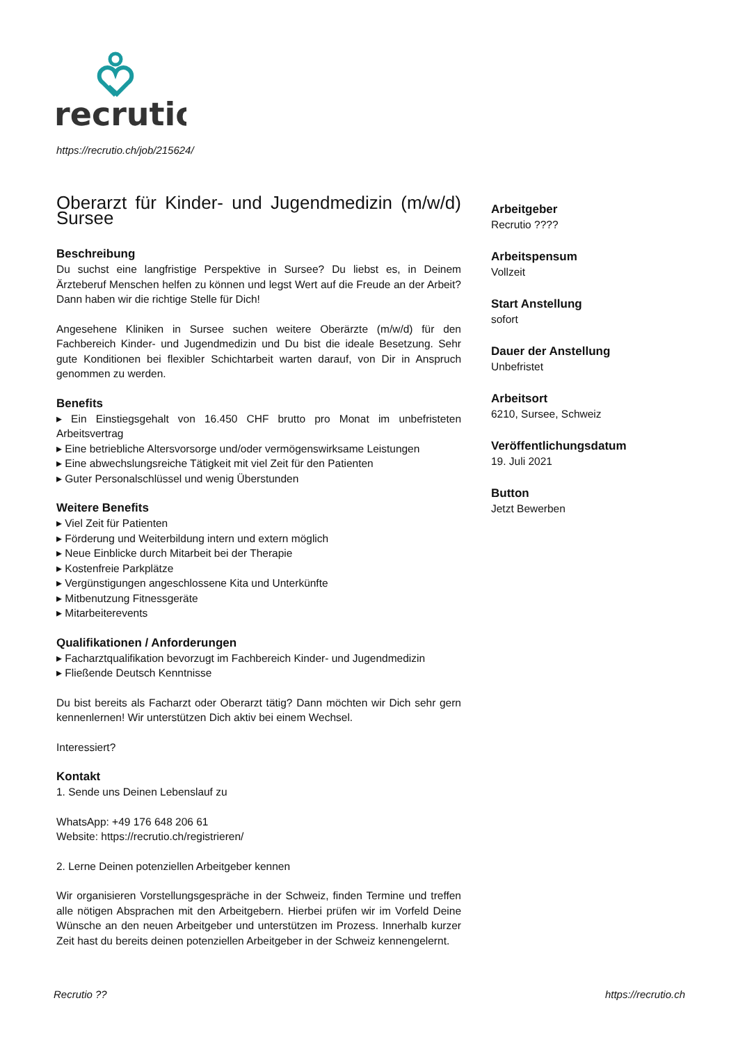recrutio
https://recrutio.ch/job/215624/
Oberarzt für Kinder- und Jugendmedizin (m/w/d) Sursee
Beschreibung
Du suchst eine langfristige Perspektive in Sursee? Du liebst es, in Deinem Ärzteberuf Menschen helfen zu können und legst Wert auf die Freude an der Arbeit? Dann haben wir die richtige Stelle für Dich!
Angesehene Kliniken in Sursee suchen weitere Oberärzte (m/w/d) für den Fachbereich Kinder- und Jugendmedizin und Du bist die ideale Besetzung. Sehr gute Konditionen bei flexibler Schichtarbeit warten darauf, von Dir in Anspruch genommen zu werden.
Benefits
▸ Ein Einstiegsgehalt von 16.450 CHF brutto pro Monat im unbefristeten Arbeitsvertrag
▸ Eine betriebliche Altersvorsorge und/oder vermögenswirksame Leistungen
▸ Eine abwechslungsreiche Tätigkeit mit viel Zeit für den Patienten
▸ Guter Personalschlüssel und wenig Überstunden
Weitere Benefits
▸ Viel Zeit für Patienten
▸ Förderung und Weiterbildung intern und extern möglich
▸ Neue Einblicke durch Mitarbeit bei der Therapie
▸ Kostenfreie Parkplätze
▸ Vergünstigungen angeschlossene Kita und Unterkünfte
▸ Mitbenutzung Fitnessgeräte
▸ Mitarbeiterevents
Qualifikationen / Anforderungen
▸ Facharztqualifikation bevorzugt im Fachbereich Kinder- und Jugendmedizin
▸ Fließende Deutsch Kenntnisse
Du bist bereits als Facharzt oder Oberarzt tätig? Dann möchten wir Dich sehr gern kennenlernen! Wir unterstützen Dich aktiv bei einem Wechsel.
Interessiert?
Kontakt
1. Sende uns Deinen Lebenslauf zu
WhatsApp: +49 176 648 206 61
Website: https://recrutio.ch/registrieren/
2. Lerne Deinen potenziellen Arbeitgeber kennen
Wir organisieren Vorstellungsgespräche in der Schweiz, finden Termine und treffen alle nötigen Absprachen mit den Arbeitgebern. Hierbei prüfen wir im Vorfeld Deine Wünsche an den neuen Arbeitgeber und unterstützen im Prozess. Innerhalb kurzer Zeit hast du bereits deinen potenziellen Arbeitgeber in der Schweiz kennengelernt.
Arbeitgeber
Recrutio ????
Arbeitspensum
Vollzeit
Start Anstellung
sofort
Dauer der Anstellung
Unbefristet
Arbeitsort
6210, Sursee, Schweiz
Veröffentlichungsdatum
19. Juli 2021
Button
Jetzt Bewerben
Recrutio ?? https://recrutio.ch